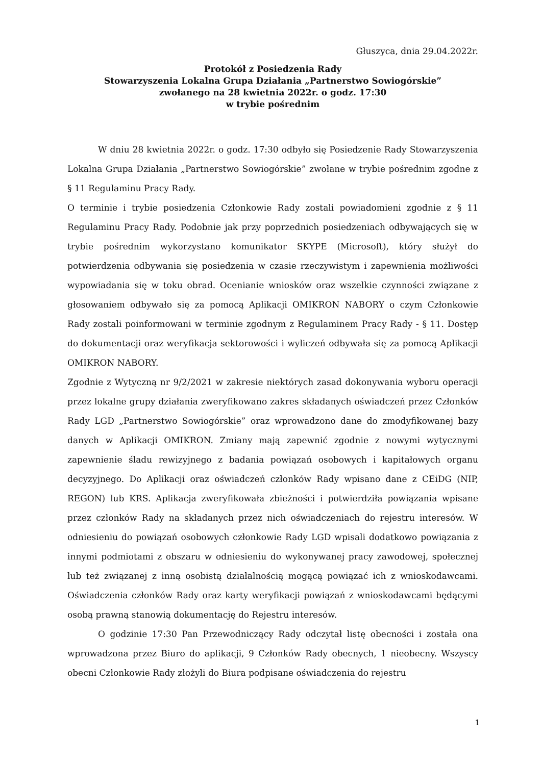Głuszyca, dnia 29.04.2022r.
Protokół z Posiedzenia Rady
Stowarzyszenia Lokalna Grupa Działania „Partnerstwo Sowiogórskie”
zwołanego na 28 kwietnia 2022r. o godz. 17:30
w trybie pośrednim
W dniu 28 kwietnia 2022r. o godz. 17:30 odbyło się Posiedzenie Rady Stowarzyszenia Lokalna Grupa Działania „Partnerstwo Sowiogórskie” zwołane w trybie pośrednim zgodne z § 11 Regulaminu Pracy Rady.
O terminie i trybie posiedzenia Członkowie Rady zostali powiadomieni zgodnie z § 11 Regulaminu Pracy Rady. Podobnie jak przy poprzednich posiedzeniach odbywających się w trybie pośrednim wykorzystano komunikator SKYPE (Microsoft), który służył do potwierdzenia odbywania się posiedzenia w czasie rzeczywistym i zapewnienia możliwości wypowiadania się w toku obrad. Ocenianie wniosków oraz wszelkie czynności związane z głosowaniem odbywało się za pomocą Aplikacji OMIKRON NABORY o czym Członkowie Rady zostali poinformowani w terminie zgodnym z Regulaminem Pracy Rady - § 11. Dostęp do dokumentacji oraz weryfikacja sektorowości i wyliczeń odbywała się za pomocą Aplikacji OMIKRON NABORY.
Zgodnie z Wytyczną nr 9/2/2021 w zakresie niektórych zasad dokonywania wyboru operacji przez lokalne grupy działania zweryfikowano zakres składanych oświadczeń przez Członków Rady LGD „Partnerstwo Sowiogórskie” oraz wprowadzono dane do zmodyfikowanej bazy danych w Aplikacji OMIKRON. Zmiany mają zapewnić zgodnie z nowymi wytycznymi zapewnienie śladu rewizyjnego z badania powiązań osobowych i kapitałowych organu decyzyjnego. Do Aplikacji oraz oświadczeń członków Rady wpisano dane z CEiDG (NIP, REGON) lub KRS. Aplikacja zweryfikowała zbieżności i potwierdziła powiązania wpisane przez członków Rady na składanych przez nich oświadczeniach do rejestru interesów. W odniesieniu do powiązań osobowych członkowie Rady LGD wpisali dodatkowo powiązania z innymi podmiotami z obszaru w odniesieniu do wykonywanej pracy zawodowej, społecznej lub też związanej z inną osobistą działalnością mogącą powiązać ich z wnioskodawcami. Oświadczenia członków Rady oraz karty weryfikacji powiązań z wnioskodawcami będącymi osobą prawną stanowią dokumentację do Rejestru interesów.
O godzinie 17:30 Pan Przewodniczący Rady odczytał listę obecności i została ona wprowadzona przez Biuro do aplikacji, 9 Członków Rady obecnych, 1 nieobecny. Wszyscy obecni Członkowie Rady złożyli do Biura podpisane oświadczenia do rejestru
1